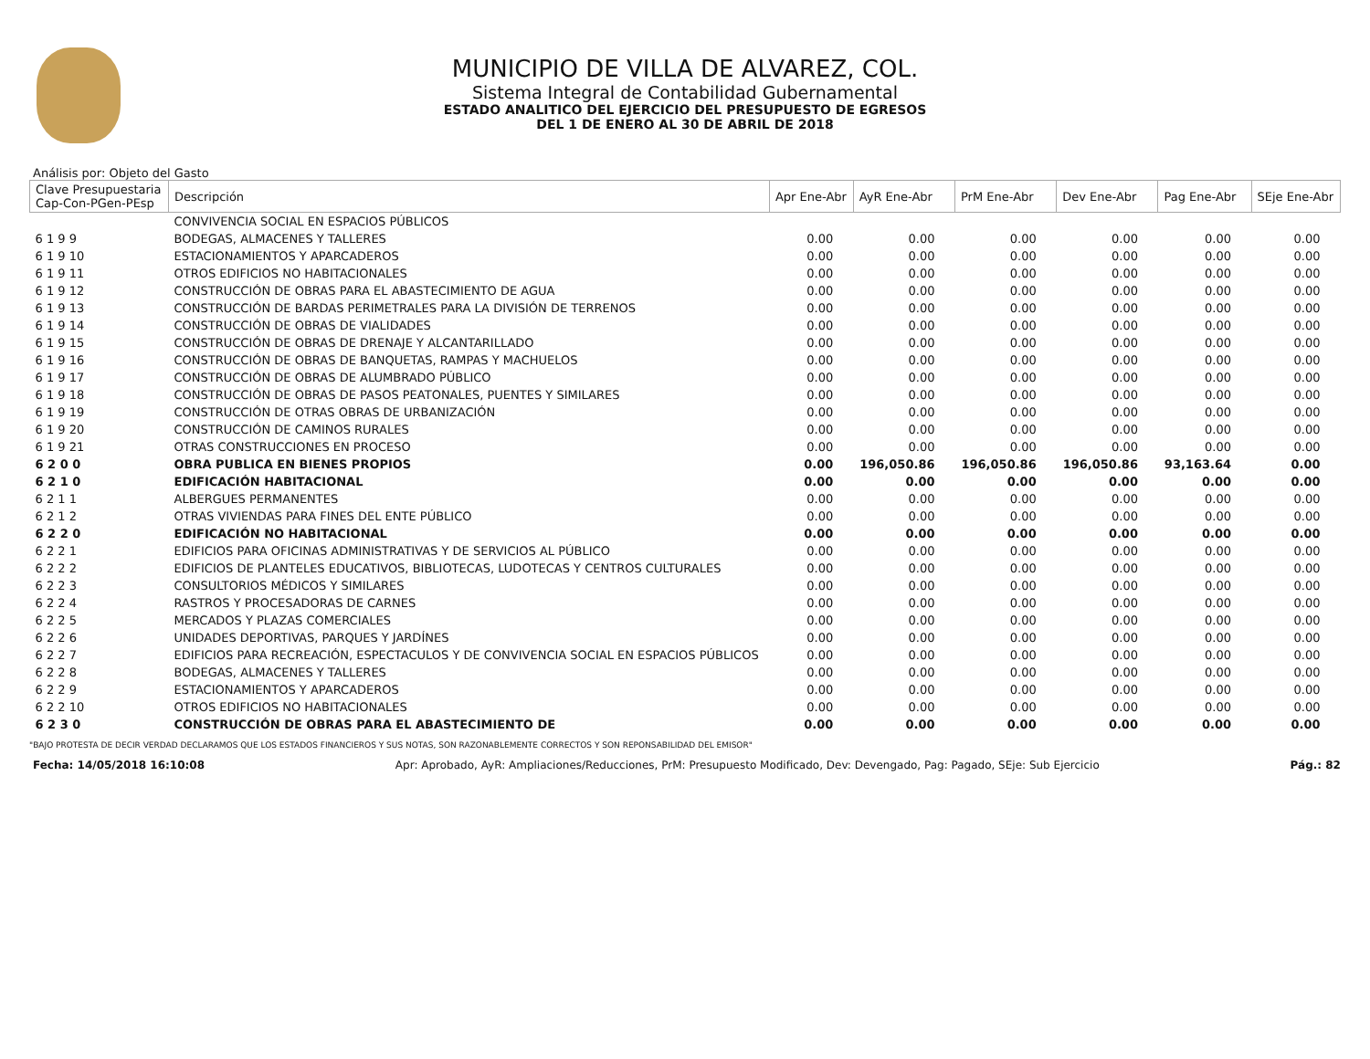MUNICIPIO DE VILLA DE ALVAREZ, COL.
Sistema Integral de Contabilidad Gubernamental
ESTADO ANALITICO DEL EJERCICIO DEL PRESUPUESTO DE EGRESOS
DEL 1 DE ENERO AL 30 DE ABRIL DE 2018
Análisis por: Objeto del Gasto
| Clave Presupuestaria Cap-Con-PGen-PEsp | Descripción | Apr Ene-Abr | AyR Ene-Abr | PrM Ene-Abr | Dev Ene-Abr | Pag Ene-Abr | SEje Ene-Abr |
| --- | --- | --- | --- | --- | --- | --- | --- |
| | CONVIVENCIA SOCIAL EN ESPACIOS PÚBLICOS | | | | | | |
| 6 1 9 9 | BODEGAS, ALMACENES Y TALLERES | 0.00 | 0.00 | 0.00 | 0.00 | 0.00 | 0.00 |
| 6 1 9 10 | ESTACIONAMIENTOS Y APARCADEROS | 0.00 | 0.00 | 0.00 | 0.00 | 0.00 | 0.00 |
| 6 1 9 11 | OTROS EDIFICIOS NO HABITACIONALES | 0.00 | 0.00 | 0.00 | 0.00 | 0.00 | 0.00 |
| 6 1 9 12 | CONSTRUCCIÓN DE OBRAS PARA EL ABASTECIMIENTO DE AGUA | 0.00 | 0.00 | 0.00 | 0.00 | 0.00 | 0.00 |
| 6 1 9 13 | CONSTRUCCIÓN DE BARDAS PERIMETRALES PARA LA DIVISIÓN DE TERRENOS | 0.00 | 0.00 | 0.00 | 0.00 | 0.00 | 0.00 |
| 6 1 9 14 | CONSTRUCCIÓN DE OBRAS DE VIALIDADES | 0.00 | 0.00 | 0.00 | 0.00 | 0.00 | 0.00 |
| 6 1 9 15 | CONSTRUCCIÓN DE OBRAS DE DRENAJE Y ALCANTARILLADO | 0.00 | 0.00 | 0.00 | 0.00 | 0.00 | 0.00 |
| 6 1 9 16 | CONSTRUCCIÓN DE OBRAS DE BANQUETAS, RAMPAS Y MACHUELOS | 0.00 | 0.00 | 0.00 | 0.00 | 0.00 | 0.00 |
| 6 1 9 17 | CONSTRUCCIÓN DE OBRAS DE ALUMBRADO PÚBLICO | 0.00 | 0.00 | 0.00 | 0.00 | 0.00 | 0.00 |
| 6 1 9 18 | CONSTRUCCIÓN DE OBRAS DE PASOS PEATONALES, PUENTES Y SIMILARES | 0.00 | 0.00 | 0.00 | 0.00 | 0.00 | 0.00 |
| 6 1 9 19 | CONSTRUCCIÓN DE OTRAS OBRAS DE URBANIZACIÓN | 0.00 | 0.00 | 0.00 | 0.00 | 0.00 | 0.00 |
| 6 1 9 20 | CONSTRUCCIÓN DE CAMINOS RURALES | 0.00 | 0.00 | 0.00 | 0.00 | 0.00 | 0.00 |
| 6 1 9 21 | OTRAS CONSTRUCCIONES EN PROCESO | 0.00 | 0.00 | 0.00 | 0.00 | 0.00 | 0.00 |
| 6 2 0 0 | OBRA PUBLICA EN BIENES PROPIOS | 0.00 | 196,050.86 | 196,050.86 | 196,050.86 | 93,163.64 | 0.00 |
| 6 2 1 0 | EDIFICACIÓN HABITACIONAL | 0.00 | 0.00 | 0.00 | 0.00 | 0.00 | 0.00 |
| 6 2 1 1 | ALBERGUES PERMANENTES | 0.00 | 0.00 | 0.00 | 0.00 | 0.00 | 0.00 |
| 6 2 1 2 | OTRAS VIVIENDAS PARA FINES DEL ENTE PÚBLICO | 0.00 | 0.00 | 0.00 | 0.00 | 0.00 | 0.00 |
| 6 2 2 0 | EDIFICACIÓN NO HABITACIONAL | 0.00 | 0.00 | 0.00 | 0.00 | 0.00 | 0.00 |
| 6 2 2 1 | EDIFICIOS PARA OFICINAS ADMINISTRATIVAS Y DE SERVICIOS AL PÚBLICO | 0.00 | 0.00 | 0.00 | 0.00 | 0.00 | 0.00 |
| 6 2 2 2 | EDIFICIOS DE PLANTELES EDUCATIVOS, BIBLIOTECAS, LUDOTECAS Y CENTROS CULTURALES | 0.00 | 0.00 | 0.00 | 0.00 | 0.00 | 0.00 |
| 6 2 2 3 | CONSULTORIOS MÉDICOS Y SIMILARES | 0.00 | 0.00 | 0.00 | 0.00 | 0.00 | 0.00 |
| 6 2 2 4 | RASTROS Y PROCESADORAS DE CARNES | 0.00 | 0.00 | 0.00 | 0.00 | 0.00 | 0.00 |
| 6 2 2 5 | MERCADOS Y PLAZAS COMERCIALES | 0.00 | 0.00 | 0.00 | 0.00 | 0.00 | 0.00 |
| 6 2 2 6 | UNIDADES DEPORTIVAS, PARQUES Y JARDÍNES | 0.00 | 0.00 | 0.00 | 0.00 | 0.00 | 0.00 |
| 6 2 2 7 | EDIFICIOS PARA RECREACIÓN, ESPECTACULOS Y DE CONVIVENCIA SOCIAL EN ESPACIOS PÚBLICOS | 0.00 | 0.00 | 0.00 | 0.00 | 0.00 | 0.00 |
| 6 2 2 8 | BODEGAS, ALMACENES Y TALLERES | 0.00 | 0.00 | 0.00 | 0.00 | 0.00 | 0.00 |
| 6 2 2 9 | ESTACIONAMIENTOS Y APARCADEROS | 0.00 | 0.00 | 0.00 | 0.00 | 0.00 | 0.00 |
| 6 2 2 10 | OTROS EDIFICIOS NO HABITACIONALES | 0.00 | 0.00 | 0.00 | 0.00 | 0.00 | 0.00 |
| 6 2 3 0 | CONSTRUCCIÓN DE OBRAS PARA EL ABASTECIMIENTO DE | 0.00 | 0.00 | 0.00 | 0.00 | 0.00 | 0.00 |
"BAJO PROTESTA DE DECIR VERDAD DECLARAMOS QUE LOS ESTADOS FINANCIEROS Y SUS NOTAS, SON RAZONABLEMENTE CORRECTOS Y SON REPONSABILIDAD DEL EMISOR"
Fecha: 14/05/2018 16:10:08 Apr: Aprobado, AyR: Ampliaciones/Reducciones, PrM: Presupuesto Modificado, Dev: Devengado, Pag: Pagado, SEje: Sub Ejercicio Pág.: 82